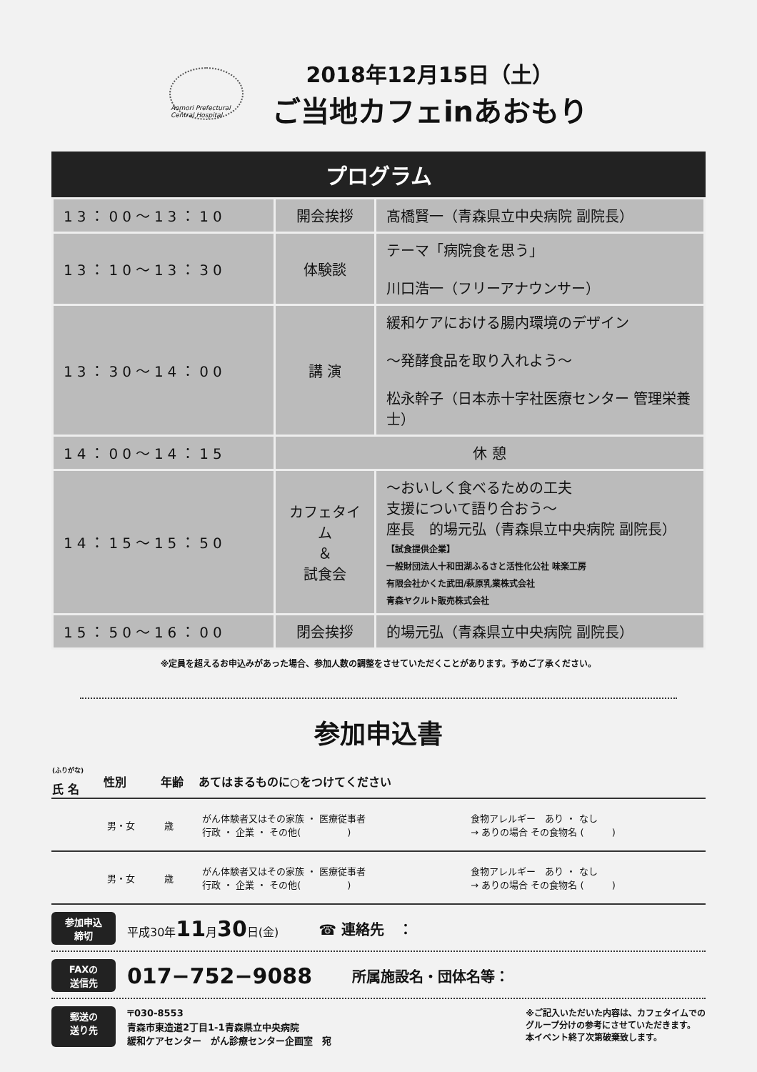Aomori Prefectural Central Hospital
2018年12月15日（土）
ご当地カフェinあおもり
プログラム
| 13：00～13：10 | 開会挨拶 | 髙橋賢一（青森県立中央病院 副院長） |
| 13：10～13：30 | 体験談 | テーマ「病院食を思う」 川口浩一（フリーアナウンサー） |
| 13：30～14：00 | 講 演 | 緩和ケアにおける腸内環境のデザイン ～発酵食品を取り入れよう～ 松永幹子（日本赤十字社医療センター 管理栄養士） |
| 14：00～14：15 | 休 憩 | |
| 14：15～15：50 | カフェタイム ＆ 試食会 | ～おいしく食べるための工夫 支援について語り合おう～ 座長 的場元弘（青森県立中央病院 副院長） 【試食提供企業】 一般財団法人十和田湖ふるさと活性化公社 味楽工房 有限会社かくた武田/萩原乳業株式会社 青森ヤクルト販売株式会社 |
| 15：50～16：00 | 閉会挨拶 | 的場元弘（青森県立中央病院 副院長） |
※定員を超えるお申込みがあった場合、参加人数の調整をさせていただくことがあります。予めご了承ください。
参加申込書
| <sup>(ふりがな)</sup> 氏 名 | 性別 | 年齢 | あてはまるものに○をつけてください | |
| --- | --- | --- | --- | --- |
| | 男・女 | 歳 | がん体験者又はその家族 ・ 医療従事者 行政 ・ 企業 ・ その他( ) | 食物アレルギー あり ・ なし → ありの場合 その食物名 ( ) |
| | 男・女 | 歳 | がん体験者又はその家族 ・ 医療従事者 行政 ・ 企業 ・ その他( ) | 食物アレルギー あり ・ なし → ありの場合 その食物名 ( ) |
参加申込
締切
平成30年11月30日(金)
☎ 連絡先　：
FAXの
送信先
017−752−9088
所属施設名・団体名等：
郵送の
送り先
〒030-8553
青森市東造道2丁目1-1青森県立中央病院
緩和ケアセンター　がん診療センター企画室　宛
※ご記入いただいた内容は、カフェタイムでの
グループ分けの参考にさせていただきます。
本イベント終了次第破棄致します。